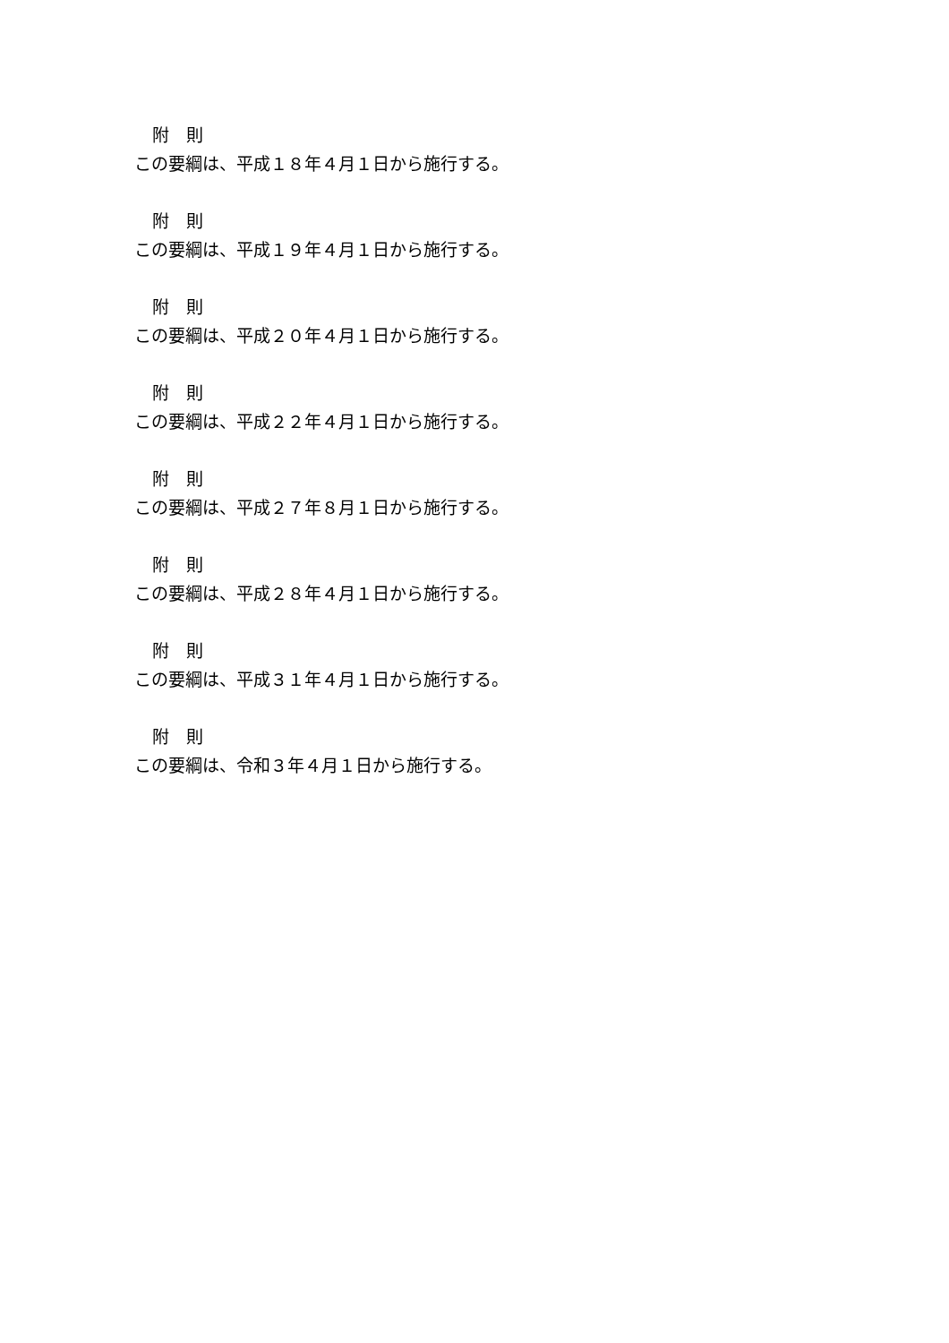附　則
この要綱は、平成１８年４月１日から施行する。
附　則
この要綱は、平成１９年４月１日から施行する。
附　則
この要綱は、平成２０年４月１日から施行する。
附　則
この要綱は、平成２２年４月１日から施行する。
附　則
この要綱は、平成２７年８月１日から施行する。
附　則
この要綱は、平成２８年４月１日から施行する。
附　則
この要綱は、平成３１年４月１日から施行する。
附　則
この要綱は、令和３年４月１日から施行する。